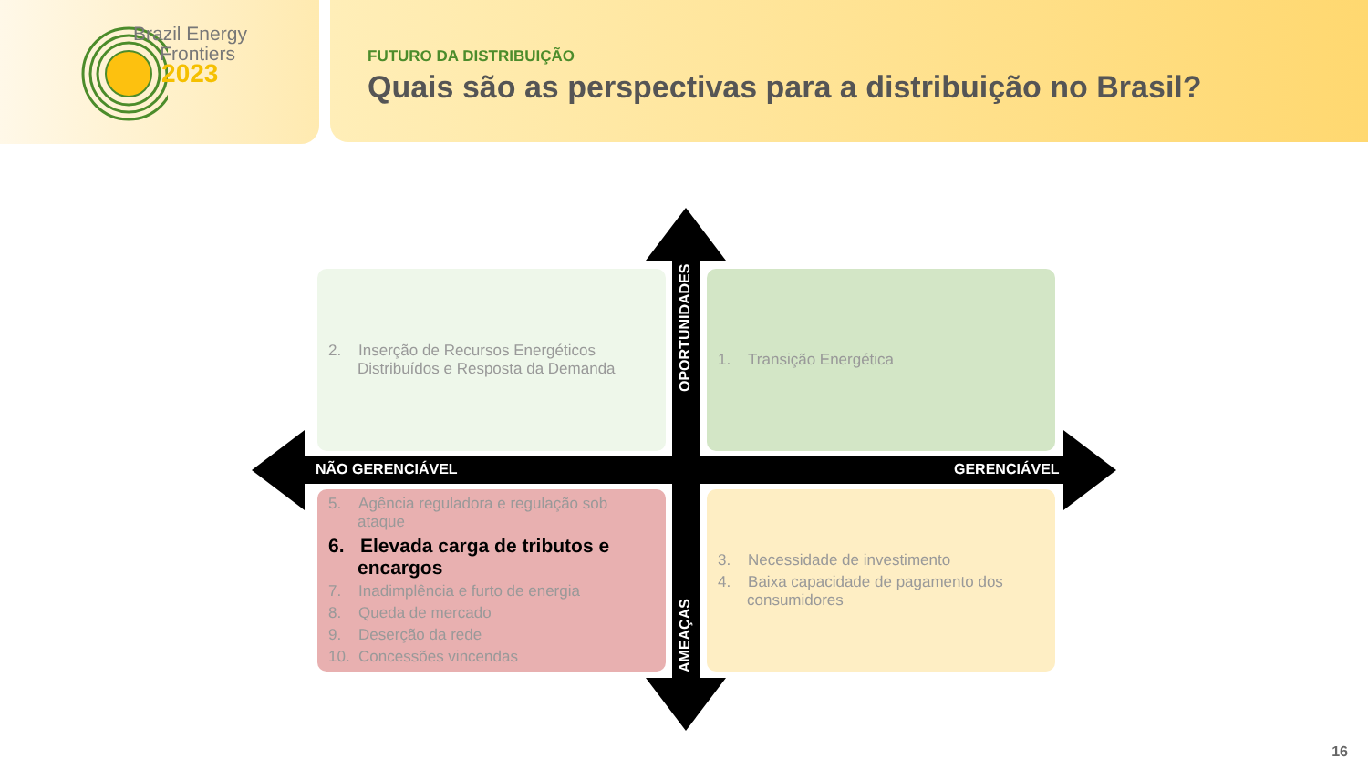Brazil Energy
Frontiers
2023
FUTURO DA DISTRIBUIÇÃO
Quais são as perspectivas para a distribuição no Brasil?
2. Inserção de Recursos Energéticos Distribuídos e Resposta da Demanda
1. Transição Energética
5. Agência reguladora e regulação sob ataque
6. Elevada carga de tributos e encargos
7. Inadimplência e furto de energia
8. Queda de mercado
9. Deserção da rede
10. Concessões vincendas
3. Necessidade de investimento
4. Baixa capacidade de pagamento dos consumidores
NÃO GERENCIÁVEL GERENCIÁVEL
OPORTUNIDADES
AMEAÇAS
16